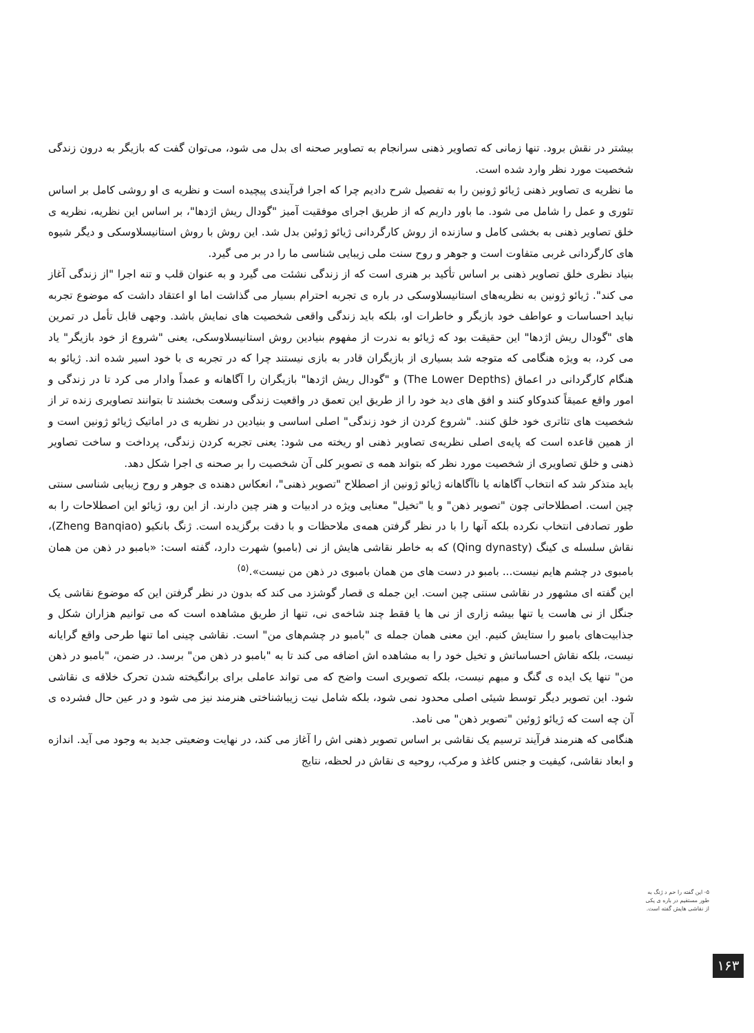بیشتر در نقش برود. تنها زمانی که تصاویر ذهنی سرانجام به تصاویر صحنه ای بدل می شود، می‌توان گفت که بازیگر به درون زندگی شخصیت مورد نظر وارد شده است.
ما نظریه ی تصاویر ذهنی ژیائو ژونین را به تفصیل شرح دادیم چرا که اجرا فرآیندی پیچیده است و نظریه ی او روشی کامل بر اساس تئوری و عمل را شامل می شود. ما باور داریم که از طریق اجرای موفقیت آمیز "گودال ریش اژدها"، بر اساس این نظریه، نظریه ی خلق تصاویر ذهنی به بخشی کامل و سازنده از روش کارگردانی ژیائو ژوئین بدل شد. این روش با روش استانیسلاوسکی و دیگر شیوه های کارگردانی غربی متفاوت است و جوهر و روح سنت ملی زیبایی شناسی ما را در بر می گیرد.
بنیاد نظری خلق تصاویر ذهنی بر اساس تأکید بر هنری است که از زندگی نشئت می گیرد و به عنوان قلب و تنه اجرا "از زندگی آغاز می کند". ژیائو ژونین به نظریه‌های استانیسلاوسکی در باره ی تجربه احترام بسیار می گذاشت اما او اعتقاد داشت که موضوع تجربه نباید احساسات و عواطف خود بازیگر و خاطرات او، بلکه باید زندگی واقعی شخصیت های نمایش باشد. وجهی قابل تأمل در تمرین های "گودال ریش اژدها" این حقیقت بود که ژیائو به ندرت از مفهوم بنیادین روش استانیسلاوسکی، یعنی "شروع از خود بازیگر" یاد می کرد، به ویژه هنگامی که متوجه شد بسیاری از بازیگران قادر به بازی نیستند چرا که در تجربه ی با خود اسیر شده اند. ژیائو به هنگام کارگردانی در اعماق (The Lower Depths) و "گودال ریش اژدها" بازیگران را آگاهانه و عمداً وادار می کرد تا در زندگی و امور واقع عمیقاً کندوکاو کنند و افق های دید خود را از طریق این تعمق در واقعیت زندگی وسعت بخشند تا بتوانند تصاویری زنده تر از شخصیت های تئاتری خود خلق کنند. "شروع کردن از خود زندگی" اصلی اساسی و بنیادین در نظریه ی در اماتیک ژیائو ژونین است و از همین قاعده است که پایه‌ی اصلی نظریه‌ی تصاویر ذهنی او ریخته می شود: یعنی تجربه کردن زندگی، پرداخت و ساخت تصاویر ذهنی و خلق تصاویری از شخصیت مورد نظر که بتواند همه ی تصویر کلی آن شخصیت را بر صحنه ی اجرا شکل دهد.
باید متذکر شد که انتخاب آگاهانه یا ناآگاهانه ژیائو ژونین از اصطلاح "تصویر ذهنی"، انعکاس دهنده ی جوهر و روح زیبایی شناسی سنتی چین است. اصطلاحاتی چون "تصویر ذهن" و یا "تخیل" معنایی ویژه در ادبیات و هنر چین دارند. از این رو، ژیائو این اصطلاحات را به طور تصادفی انتخاب نکرده بلکه آنها را با در نظر گرفتن همه‌ی ملاحظات و با دقت برگزیده است. ژنگ بانکیو (Zheng Banqiao)، نقاش سلسله ی کینگ (Qing dynasty) که به خاطر نقاشی هایش از نی (بامبو) شهرت دارد، گفته است: «بامبو در ذهن من همان بامبوی در چشم هایم نیست... بامبو در دست های من همان بامبوی در ذهن من نیست».<sup>(۵)</sup>
این گفته ای مشهور در نقاشی سنتی چین است. این جمله ی قصار گوشزد می کند که بدون در نظر گرفتن این که موضوع نقاشی یک جنگل از نی هاست یا تنها بیشه زاری از نی ها یا فقط چند شاخه‌ی نی، تنها از طریق مشاهده است که می توانیم هزاران شکل و جذابیت‌های بامبو را ستایش کنیم. این معنی همان جمله ی "بامبو در چشم‌های من" است. نقاشی چینی اما تنها طرحی واقع گرایانه نیست، بلکه نقاش احساساتش و تخیل خود را به مشاهده اش اضافه می کند تا به "بامبو در ذهن من" برسد. در ضمن، "بامبو در ذهن من" تنها یک ایده ی گنگ و مبهم نیست، بلکه تصویری است واضح که می تواند عاملی برای برانگیخته شدن تحرک خلاقه ی نقاشی شود. این تصویر دیگر توسط شیئی اصلی محدود نمی شود، بلکه شامل نیت زیباشناختی هنرمند نیز می شود و در عین حال فشرده ی آن چه است که ژیائو ژوئین "تصویر ذهن" می نامد.
هنگامی که هنرمند فرآیند ترسیم یک نقاشی بر اساس تصویر ذهنی اش را آغاز می کند، در نهایت وضعیتی جدید به وجود می آید. اندازه و ابعاد نقاشی، کیفیت و جنس کاغذ و مرکب، روحیه ی نقاش در لحظه، نتایج
۵- این گفته را حم د ژنگ به طور مستقیم در باره ی یکی از نقاشی هایش گفته است.
۱۶۳